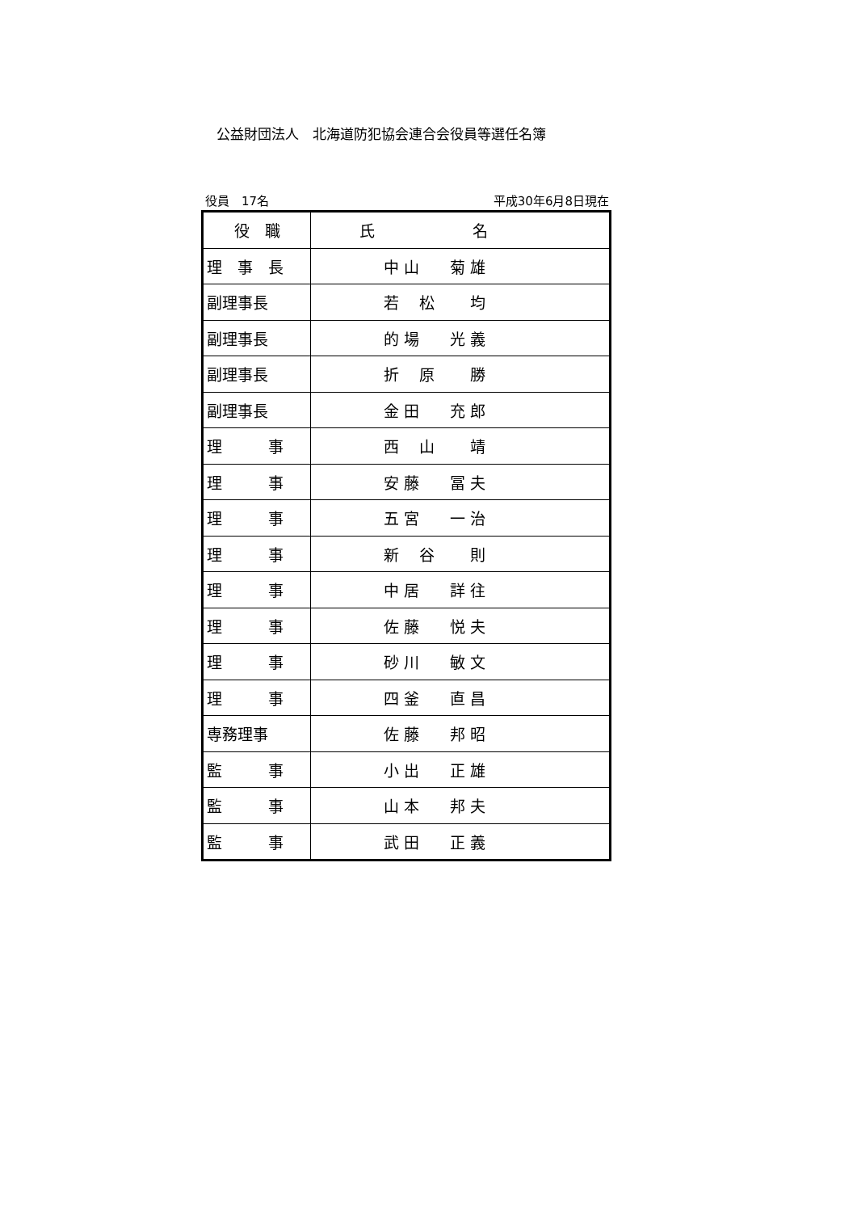公益財団法人　北海道防犯協会連合会役員等選任名簿
役員　17名 平成30年6月8日現在
| 役 職 | 氏 名 |
| --- | --- |
| 理 事 長 | 中 山 菊 雄 |
| 副理事長 | 若 松 均 |
| 副理事長 | 的 場 光 義 |
| 副理事長 | 折 原 勝 |
| 副理事長 | 金 田 充 郎 |
| 理 事 | 西 山 靖 |
| 理 事 | 安 藤 冨 夫 |
| 理 事 | 五 宮 一 治 |
| 理 事 | 新 谷 則 |
| 理 事 | 中 居 詳 往 |
| 理 事 | 佐 藤 悦 夫 |
| 理 事 | 砂 川 敏 文 |
| 理 事 | 四 釜 直 昌 |
| 専務理事 | 佐 藤 邦 昭 |
| 監 事 | 小 出 正 雄 |
| 監 事 | 山 本 邦 夫 |
| 監 事 | 武 田 正 義 |